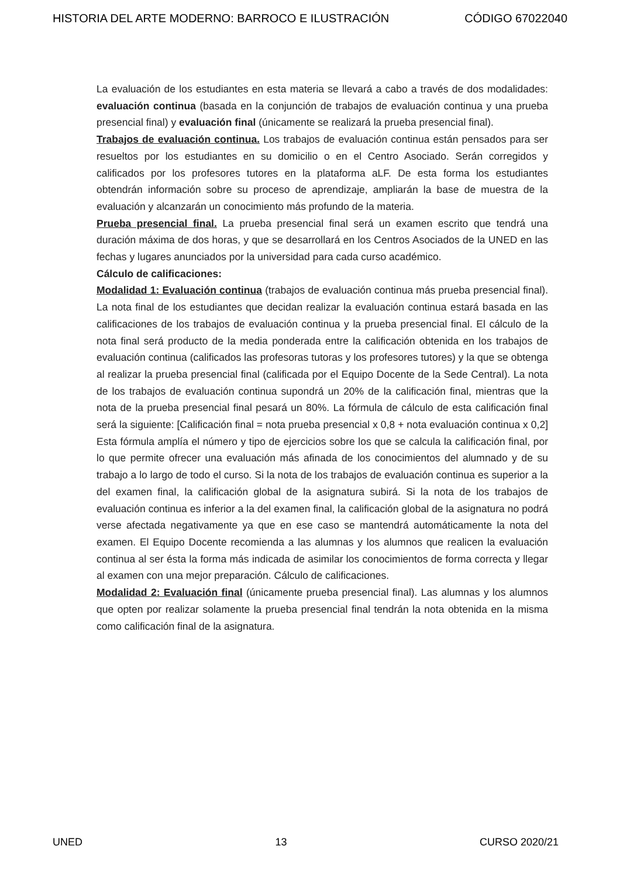HISTORIA DEL ARTE MODERNO: BARROCO E ILUSTRACIÓN CÓDIGO 67022040
La evaluación de los estudiantes en esta materia se llevará a cabo a través de dos modalidades: evaluación continua (basada en la conjunción de trabajos de evaluación continua y una prueba presencial final) y evaluación final (únicamente se realizará la prueba presencial final).
Trabajos de evaluación continua. Los trabajos de evaluación continua están pensados para ser resueltos por los estudiantes en su domicilio o en el Centro Asociado. Serán corregidos y calificados por los profesores tutores en la plataforma aLF. De esta forma los estudiantes obtendrán información sobre su proceso de aprendizaje, ampliarán la base de muestra de la evaluación y alcanzarán un conocimiento más profundo de la materia.
Prueba presencial final. La prueba presencial final será un examen escrito que tendrá una duración máxima de dos horas, y que se desarrollará en los Centros Asociados de la UNED en las fechas y lugares anunciados por la universidad para cada curso académico.
Cálculo de calificaciones:
Modalidad 1: Evaluación continua (trabajos de evaluación continua más prueba presencial final). La nota final de los estudiantes que decidan realizar la evaluación continua estará basada en las calificaciones de los trabajos de evaluación continua y la prueba presencial final. El cálculo de la nota final será producto de la media ponderada entre la calificación obtenida en los trabajos de evaluación continua (calificados las profesoras tutoras y los profesores tutores) y la que se obtenga al realizar la prueba presencial final (calificada por el Equipo Docente de la Sede Central). La nota de los trabajos de evaluación continua supondrá un 20% de la calificación final, mientras que la nota de la prueba presencial final pesará un 80%. La fórmula de cálculo de esta calificación final será la siguiente: [Calificación final = nota prueba presencial x 0,8 + nota evaluación continua x 0,2] Esta fórmula amplía el número y tipo de ejercicios sobre los que se calcula la calificación final, por lo que permite ofrecer una evaluación más afinada de los conocimientos del alumnado y de su trabajo a lo largo de todo el curso. Si la nota de los trabajos de evaluación continua es superior a la del examen final, la calificación global de la asignatura subirá. Si la nota de los trabajos de evaluación continua es inferior a la del examen final, la calificación global de la asignatura no podrá verse afectada negativamente ya que en ese caso se mantendrá automáticamente la nota del examen. El Equipo Docente recomienda a las alumnas y los alumnos que realicen la evaluación continua al ser ésta la forma más indicada de asimilar los conocimientos de forma correcta y llegar al examen con una mejor preparación. Cálculo de calificaciones.
Modalidad 2: Evaluación final (únicamente prueba presencial final). Las alumnas y los alumnos que opten por realizar solamente la prueba presencial final tendrán la nota obtenida en la misma como calificación final de la asignatura.
UNED 13 CURSO 2020/21